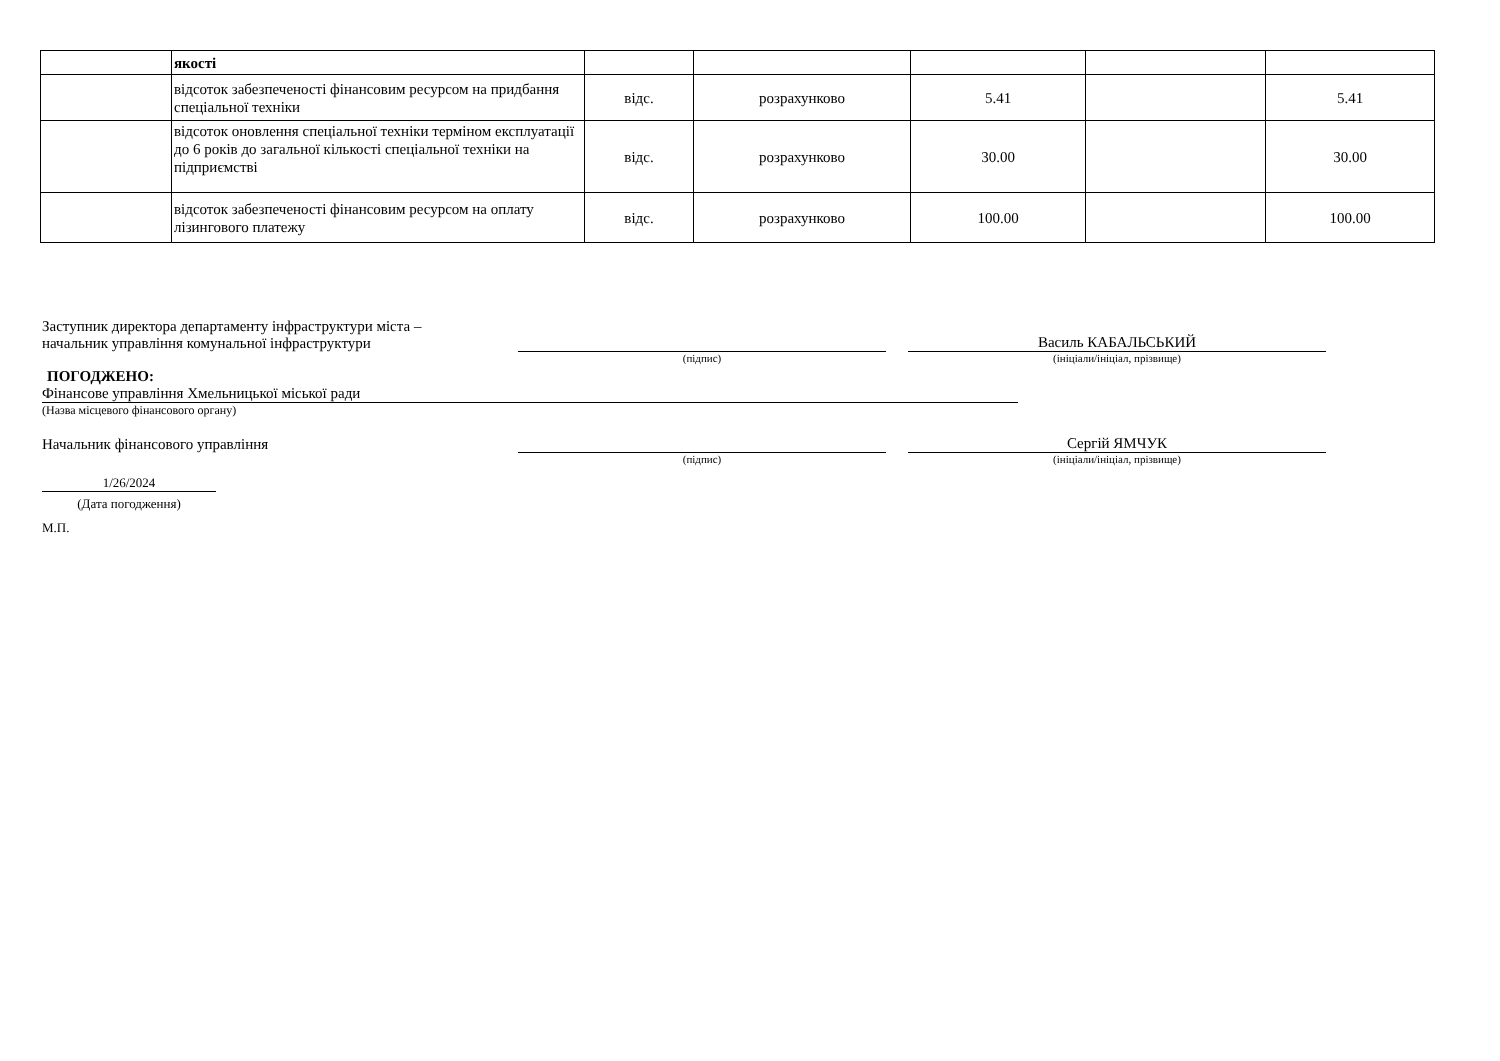| | якості | | | | | |
| | відсоток забезпеченості фінансовим ресурсом на придбання спеціальної техніки | відс. | розрахунково | 5.41 | | 5.41 |
| | відсоток оновлення спеціальної техніки терміном експлуатації до 6 років до загальної кількості спеціальної техніки на підприємстві | відс. | розрахунково | 30.00 | | 30.00 |
| | відсоток забезпеченості фінансовим ресурсом на оплату лізингового платежу | відс. | розрахунково | 100.00 | | 100.00 |
Заступник директора департаменту інфраструктури міста –
начальник управління комунальної інфраструктури
Василь КАБАЛЬСЬКИЙ
(підпис)
(ініціали/ініціал, прізвище)
ПОГОДЖЕНО:
Фінансове управління Хмельницької міської ради
(Назва місцевого фінансового органу)
Начальник фінансового управління
Сергій ЯМЧУК
(підпис)
(ініціали/ініціал, прізвище)
1/26/2024
(Дата погодження)
М.П.